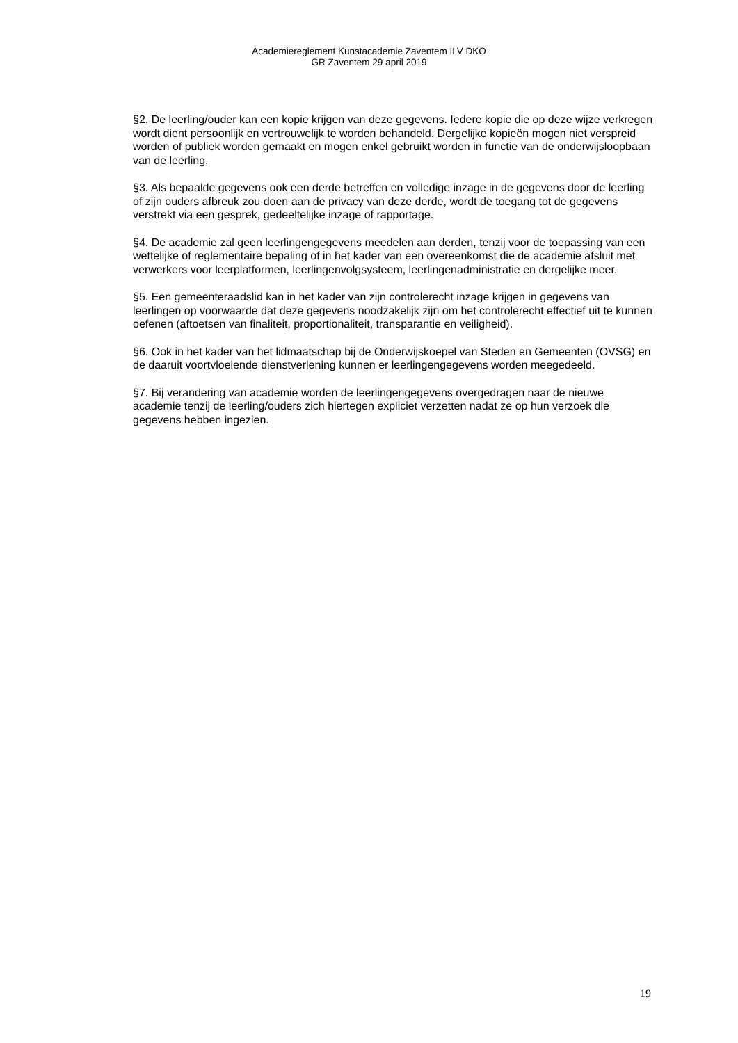Academiereglement Kunstacademie Zaventem ILV DKO
GR Zaventem 29 april 2019
§2. De leerling/ouder kan een kopie krijgen van deze gegevens. Iedere kopie die op deze wijze verkregen wordt dient persoonlijk en vertrouwelijk te worden behandeld. Dergelijke kopieën mogen niet verspreid worden of publiek worden gemaakt en mogen enkel gebruikt worden in functie van de onderwijsloopbaan van de leerling.
§3. Als bepaalde gegevens ook een derde betreffen en volledige inzage in de gegevens door de leerling of zijn ouders afbreuk zou doen aan de privacy van deze derde, wordt de toegang tot de gegevens verstrekt via een gesprek, gedeeltelijke inzage of rapportage.
§4. De academie zal geen leerlingengegevens meedelen aan derden, tenzij voor de toepassing van een wettelijke of reglementaire bepaling of in het kader van een overeenkomst die de academie afsluit met verwerkers voor leerplatformen, leerlingenvolgsysteem, leerlingenadministratie en dergelijke meer.
§5. Een gemeenteraadslid kan in het kader van zijn controlerecht inzage krijgen in gegevens van leerlingen op voorwaarde dat deze gegevens noodzakelijk zijn om het controlerecht effectief uit te kunnen oefenen (aftoetsen van finaliteit, proportionaliteit, transparantie en veiligheid).
§6. Ook in het kader van het lidmaatschap bij de Onderwijskoepel van Steden en Gemeenten (OVSG) en de daaruit voortvloeiende dienstverlening kunnen er leerlingengegevens worden meegedeeld.
§7. Bij verandering van academie worden de leerlingengegevens overgedragen naar de nieuwe academie tenzij de leerling/ouders zich hiertegen expliciet verzetten nadat ze op hun verzoek die gegevens hebben ingezien.
19